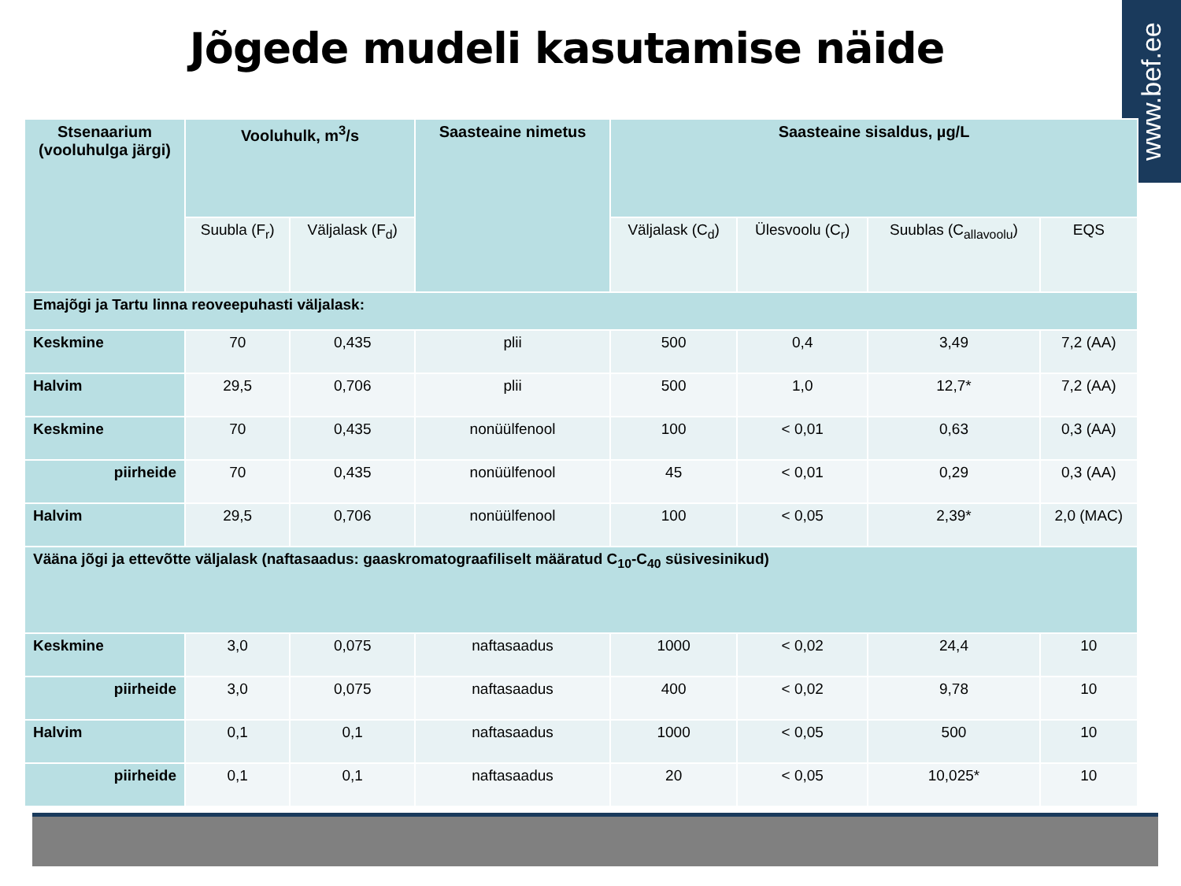Jõgede mudeli kasutamise näide
www.bef.ee
| Stsenaarium (vooluhulga järgi) | Vooluhulk, m<sup>3</sup>/s | | Saasteaine nimetus | Saasteaine sisaldus, µg/L | | | |
| --- | --- | --- | --- | --- | --- | --- | --- |
| | Suubla (F<sub>r</sub>) | Väljalask (F<sub>d</sub>) | | Väljalask (C<sub>d</sub>) | Ülesvoolu (C<sub>r</sub>) | Suublas (C<sub>allavoolu</sub>) | EQS |
| Emajõgi ja Tartu linna reoveepuhasti väljalask: | | | | | | | |
| Keskmine | 70 | 0,435 | plii | 500 | 0,4 | 3,49 | 7,2 (AA) |
| Halvim | 29,5 | 0,706 | plii | 500 | 1,0 | 12,7* | 7,2 (AA) |
| Keskmine | 70 | 0,435 | nonüülfenool | 100 | < 0,01 | 0,63 | 0,3 (AA) |
| piirheide | 70 | 0,435 | nonüülfenool | 45 | < 0,01 | 0,29 | 0,3 (AA) |
| Halvim | 29,5 | 0,706 | nonüülfenool | 100 | < 0,05 | 2,39* | 2,0 (MAC) |
| Vääna jõgi ja ettevõtte väljalask (naftasaadus: gaaskromatograafiliselt määratud C<sub>10</sub>-C<sub>40</sub> süsivesinikud) | | | | | | | |
| Keskmine | 3,0 | 0,075 | naftasaadus | 1000 | < 0,02 | 24,4 | 10 |
| piirheide | 3,0 | 0,075 | naftasaadus | 400 | < 0,02 | 9,78 | 10 |
| Halvim | 0,1 | 0,1 | naftasaadus | 1000 | < 0,05 | 500 | 10 |
| piirheide | 0,1 | 0,1 | naftasaadus | 20 | < 0,05 | 10,025* | 10 |